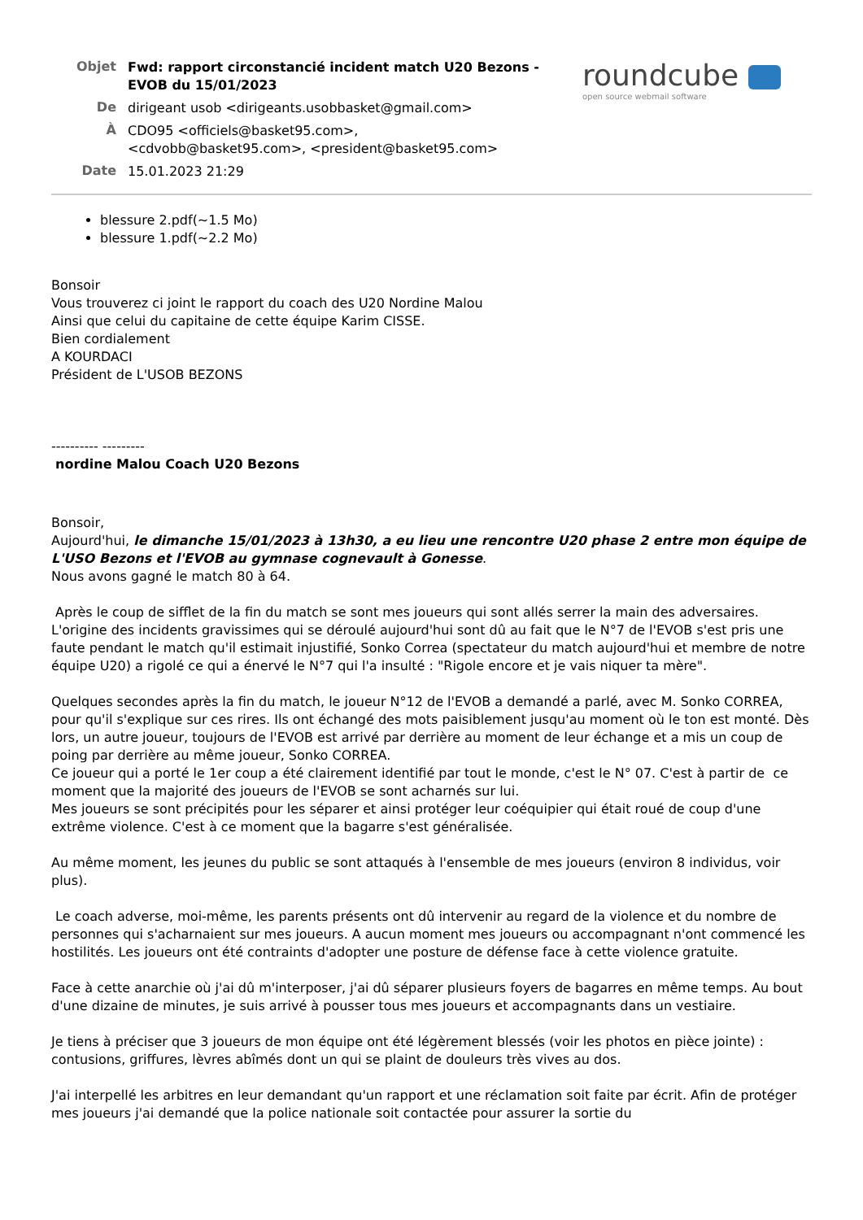roundcube
open source webmail software
| Objet | Fwd: rapport circonstancié incident match U20 Bezons - EVOB du 15/01/2023 |
| De | dirigeant usob <dirigeants.usobbasket@gmail.com> |
| À | CDO95 <officiels@basket95.com>, <cdvobb@basket95.com>, <president@basket95.com> |
| Date | 15.01.2023 21:29 |
blessure 2.pdf(~1.5 Mo)
blessure 1.pdf(~2.2 Mo)
Bonsoir
Vous trouverez ci joint le rapport du coach des U20 Nordine Malou
Ainsi que celui du capitaine de cette équipe Karim CISSE.
Bien cordialement
A KOURDACI
Président de L'USOB BEZONS
---------- ---------
nordine Malou Coach U20 Bezons
Bonsoir,
Aujourd'hui, le dimanche 15/01/2023 à 13h30, a eu lieu une rencontre U20 phase 2 entre mon équipe de L'USO Bezons et l'EVOB au gymnase cognevault à Gonesse.
Nous avons gagné le match 80 à 64.
Après le coup de sifflet de la fin du match se sont mes joueurs qui sont allés serrer la main des adversaires.
L'origine des incidents gravissimes qui se déroulé aujourd'hui sont dû au fait que le N°7 de l'EVOB s'est pris une faute pendant le match qu'il estimait injustifié, Sonko Correa (spectateur du match aujourd'hui et membre de notre équipe U20) a rigolé ce qui a énervé le N°7 qui l'a insulté : "Rigole encore et je vais niquer ta mère".
Quelques secondes après la fin du match, le joueur N°12 de l'EVOB a demandé a parlé, avec M. Sonko CORREA, pour qu'il s'explique sur ces rires. Ils ont échangé des mots paisiblement jusqu'au moment où le ton est monté. Dès lors, un autre joueur, toujours de l'EVOB est arrivé par derrière au moment de leur échange et a mis un coup de poing par derrière au même joueur, Sonko CORREA.
Ce joueur qui a porté le 1er coup a été clairement identifié par tout le monde, c'est le N° 07. C'est à partir de ce moment que la majorité des joueurs de l'EVOB se sont acharnés sur lui.
Mes joueurs se sont précipités pour les séparer et ainsi protéger leur coéquipier qui était roué de coup d'une extrême violence. C'est à ce moment que la bagarre s'est généralisée.
Au même moment, les jeunes du public se sont attaqués à l'ensemble de mes joueurs (environ 8 individus, voir plus).
Le coach adverse, moi-même, les parents présents ont dû intervenir au regard de la violence et du nombre de personnes qui s'acharnaient sur mes joueurs. A aucun moment mes joueurs ou accompagnant n'ont commencé les hostilités. Les joueurs ont été contraints d'adopter une posture de défense face à cette violence gratuite.
Face à cette anarchie où j'ai dû m'interposer, j'ai dû séparer plusieurs foyers de bagarres en même temps. Au bout d'une dizaine de minutes, je suis arrivé à pousser tous mes joueurs et accompagnants dans un vestiaire.
Je tiens à préciser que 3 joueurs de mon équipe ont été légèrement blessés (voir les photos en pièce jointe) : contusions, griffures, lèvres abîmés dont un qui se plaint de douleurs très vives au dos.
J'ai interpellé les arbitres en leur demandant qu'un rapport et une réclamation soit faite par écrit. Afin de protéger mes joueurs j'ai demandé que la police nationale soit contactée pour assurer la sortie du